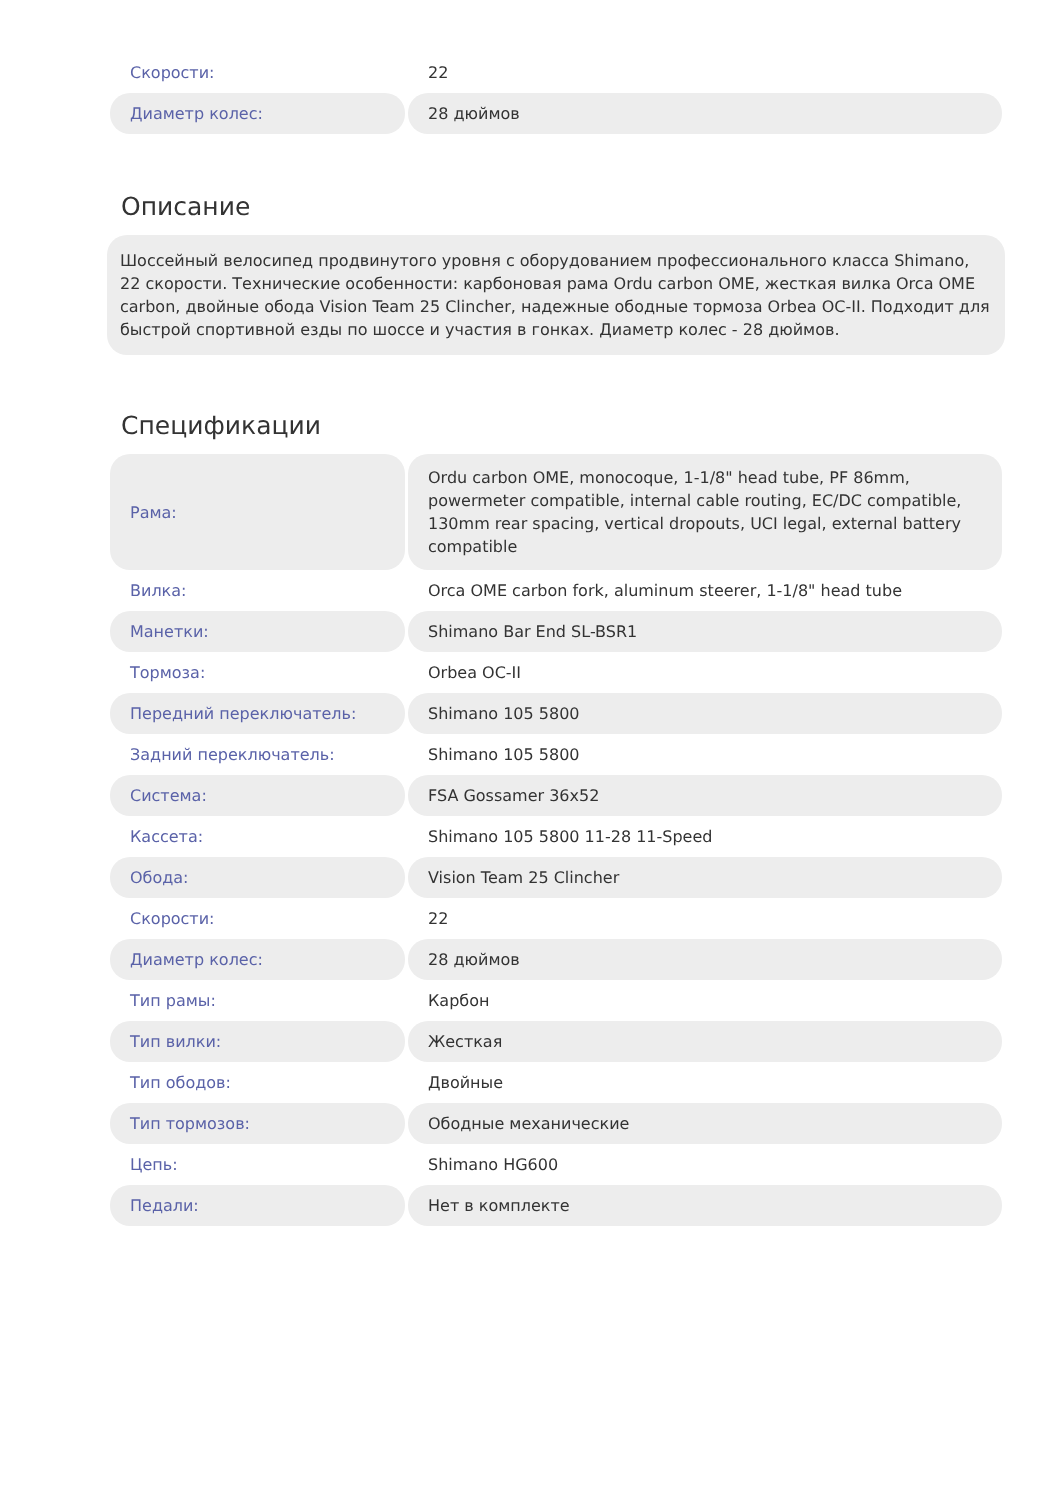| Скорости: | 22 |
| Диаметр колес: | 28 дюймов |
Описание
Шоссейный велосипед продвинутого уровня с оборудованием профессионального класса Shimano, 22 скорости. Технические особенности: карбоновая рама Ordu carbon OME, жесткая вилка Orca OME carbon, двойные обода Vision Team 25 Clincher, надежные ободные тормоза Orbea OC-II. Подходит для быстрой спортивной езды по шоссе и участия в гонках. Диаметр колес - 28 дюймов.
Спецификации
| Рама: | Ordu carbon OME, monocoque, 1-1/8" head tube, PF 86mm, powermeter compatible, internal cable routing, EC/DC compatible, 130mm rear spacing, vertical dropouts, UCI legal, external battery compatible |
| Вилка: | Orca OME carbon fork, aluminum steerer, 1-1/8" head tube |
| Манетки: | Shimano Bar End SL-BSR1 |
| Тормоза: | Orbea OC-II |
| Передний переключатель: | Shimano 105 5800 |
| Задний переключатель: | Shimano 105 5800 |
| Система: | FSA Gossamer 36x52 |
| Кассета: | Shimano 105 5800 11-28 11-Speed |
| Обода: | Vision Team 25 Clincher |
| Скорости: | 22 |
| Диаметр колес: | 28 дюймов |
| Тип рамы: | Карбон |
| Тип вилки: | Жесткая |
| Тип ободов: | Двойные |
| Тип тормозов: | Ободные механические |
| Цепь: | Shimano HG600 |
| Педали: | Нет в комплекте |